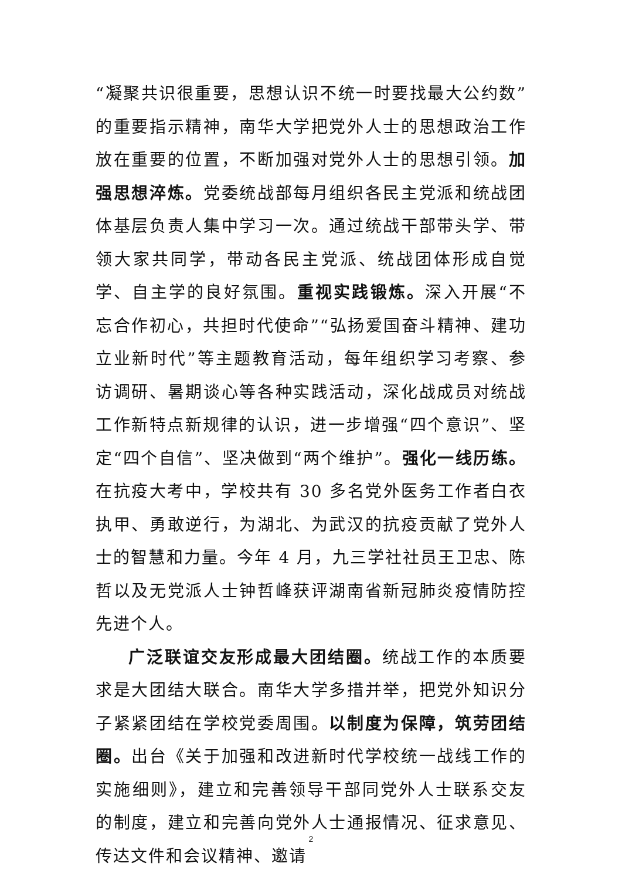“凝聚共识很重要，思想认识不统一时要找最大公约数”的重要指示精神，南华大学把党外人士的思想政治工作放在重要的位置，不断加强对党外人士的思想引领。加强思想淬炼。党委统战部每月组织各民主党派和统战团体基层负责人集中学习一次。通过统战干部带头学、带领大家共同学，带动各民主党派、统战团体形成自觉学、自主学的良好氛围。重视实践锻炼。深入开展“不忘合作初心，共担时代使命”“弘扬爱国奋斗精神、建功立业新时代”等主题教育活动，每年组织学习考察、参访调研、暑期谈心等各种实践活动，深化战成员对统战工作新特点新规律的认识，进一步增强“四个意识”、坚定“四个自信”、坚决做到“两个维护”。强化一线历练。在抗疫大考中，学校共有 30 多名党外医务工作者白衣执甲、勇敢逆行，为湖北、为武汉的抗疫贡献了党外人士的智慧和力量。今年 4 月，九三学社社员王卫忠、陈哲以及无党派人士钟哲峰获评湖南省新冠肺炎疫情防控先进个人。
广泛联谊交友形成最大团结圈。统战工作的本质要求是大团结大联合。南华大学多措并举，把党外知识分子紧紧团结在学校党委周围。以制度为保障，筑劳团结圈。出台《关于加强和改进新时代学校统一战线工作的实施细则》，建立和完善领导干部同党外人士联系交友的制度，建立和完善向党外人士通报情况、征求意见、传达文件和会议精神、邀请
2